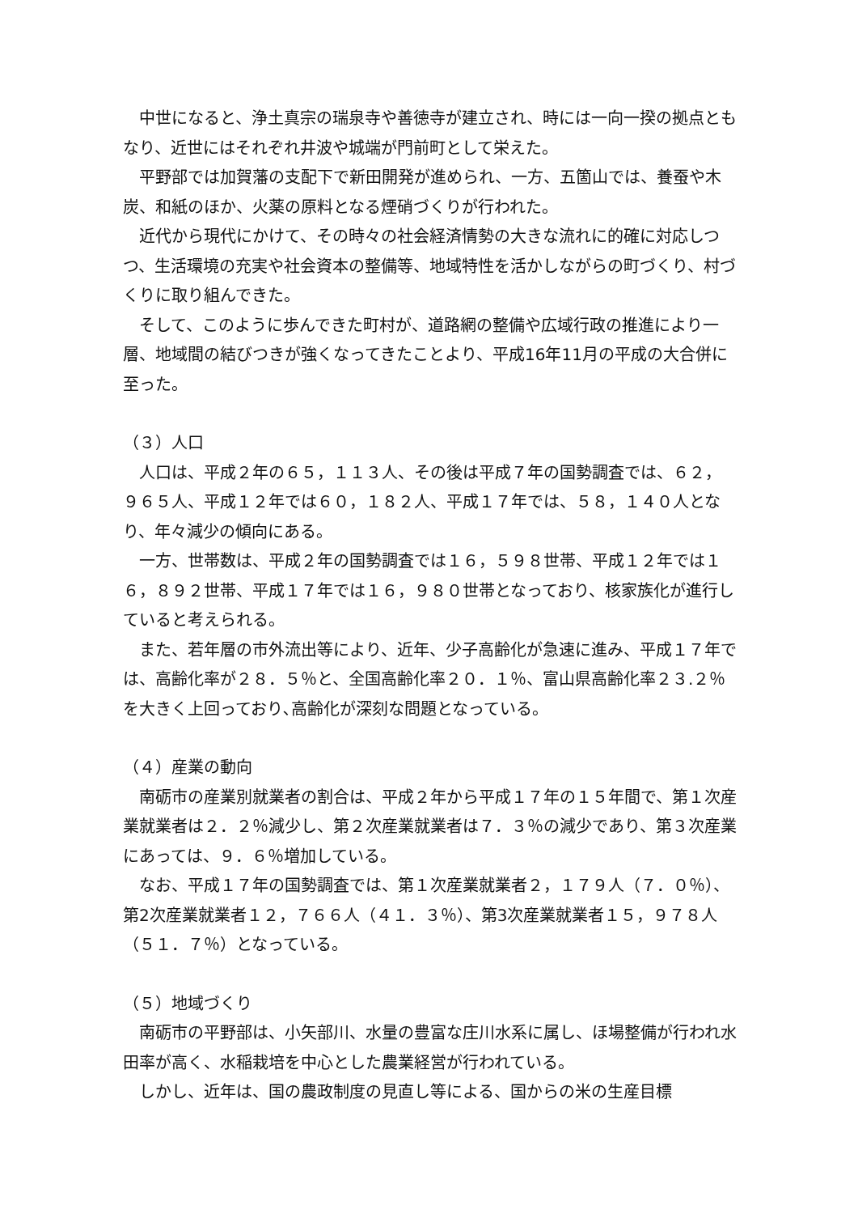中世になると、浄土真宗の瑞泉寺や善徳寺が建立され、時には一向一揆の拠点ともなり、近世にはそれぞれ井波や城端が門前町として栄えた。
平野部では加賀藩の支配下で新田開発が進められ、一方、五箇山では、養蚕や木炭、和紙のほか、火薬の原料となる煙硝づくりが行われた。
近代から現代にかけて、その時々の社会経済情勢の大きな流れに的確に対応しつつ、生活環境の充実や社会資本の整備等、地域特性を活かしながらの町づくり、村づくりに取り組んできた。
そして、このように歩んできた町村が、道路網の整備や広域行政の推進により一層、地域間の結びつきが強くなってきたことより、平成16年11月の平成の大合併に至った。
（３）人口
人口は、平成２年の６５，１１３人、その後は平成７年の国勢調査では、６２，９６５人、平成１２年では６０，１８２人、平成１７年では、５８，１４０人となり、年々減少の傾向にある。
一方、世帯数は、平成２年の国勢調査では１６，５９８世帯、平成１２年では１６，８９２世帯、平成１７年では１６，９８０世帯となっており、核家族化が進行していると考えられる。
また、若年層の市外流出等により、近年、少子高齢化が急速に進み、平成１７年では、高齢化率が２８．５％と、全国高齢化率２０．１％、富山県高齢化率２３.２％を大きく上回っており､高齢化が深刻な問題となっている。
（４）産業の動向
南砺市の産業別就業者の割合は、平成２年から平成１７年の１５年間で、第１次産業就業者は２．２％減少し、第２次産業就業者は７．３％の減少であり、第３次産業にあっては、９．６％増加している。
なお、平成１７年の国勢調査では、第１次産業就業者２，１７９人（７．０％）、第2次産業就業者１２，７６６人（４１．３％）、第3次産業就業者１５，９７８人（５１．７％）となっている。
（５）地域づくり
南砺市の平野部は、小矢部川、水量の豊富な庄川水系に属し、ほ場整備が行われ水田率が高く、水稲栽培を中心とした農業経営が行われている。
しかし、近年は、国の農政制度の見直し等による、国からの米の生産目標